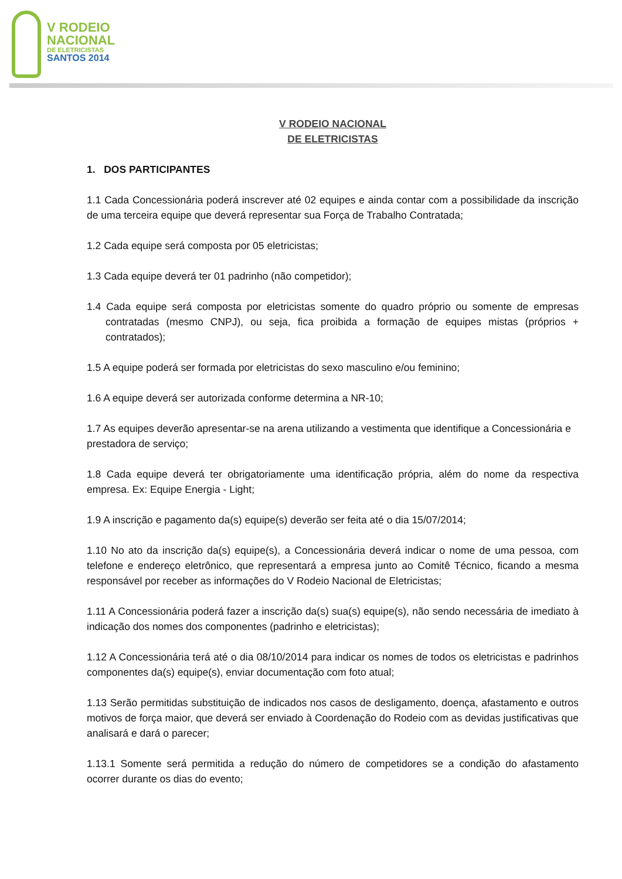V RODEIO
NACIONAL
DE ELETRICISTAS
SANTOS 2014
V RODEIO NACIONAL
DE ELETRICISTAS
1. DOS PARTICIPANTES
1.1 Cada Concessionária poderá inscrever até 02 equipes e ainda contar com a possibilidade da inscrição de uma terceira equipe que deverá representar sua Força de Trabalho Contratada;
1.2 Cada equipe será composta por 05 eletricistas;
1.3 Cada equipe deverá ter 01 padrinho (não competidor);
1.4 Cada equipe será composta por eletricistas somente do quadro próprio ou somente de empresas contratadas (mesmo CNPJ), ou seja, fica proibida a formação de equipes mistas (próprios + contratados);
1.5 A equipe poderá ser formada por eletricistas do sexo masculino e/ou feminino;
1.6 A equipe deverá ser autorizada conforme determina a NR-10;
1.7 As equipes deverão apresentar-se na arena utilizando a vestimenta que identifique a Concessionária e prestadora de serviço;
1.8 Cada equipe deverá ter obrigatoriamente uma identificação própria, além do nome da respectiva empresa. Ex: Equipe Energia - Light;
1.9 A inscrição e pagamento da(s) equipe(s) deverão ser feita até o dia 15/07/2014;
1.10 No ato da inscrição da(s) equipe(s), a Concessionária deverá indicar o nome de uma pessoa, com telefone e endereço eletrônico, que representará a empresa junto ao Comitê Técnico, ficando a mesma responsável por receber as informações do V Rodeio Nacional de Eletricistas;
1.11 A Concessionária poderá fazer a inscrição da(s) sua(s) equipe(s), não sendo necessária de imediato à indicação dos nomes dos componentes (padrinho e eletricistas);
1.12 A Concessionária terá até o dia 08/10/2014 para indicar os nomes de todos os eletricistas e padrinhos componentes da(s) equipe(s), enviar documentação com foto atual;
1.13 Serão permitidas substituição de indicados nos casos de desligamento, doença, afastamento e outros motivos de força maior, que deverá ser enviado à Coordenação do Rodeio com as devidas justificativas que analisará e dará o parecer;
1.13.1 Somente será permitida a redução do número de competidores se a condição do afastamento ocorrer durante os dias do evento;